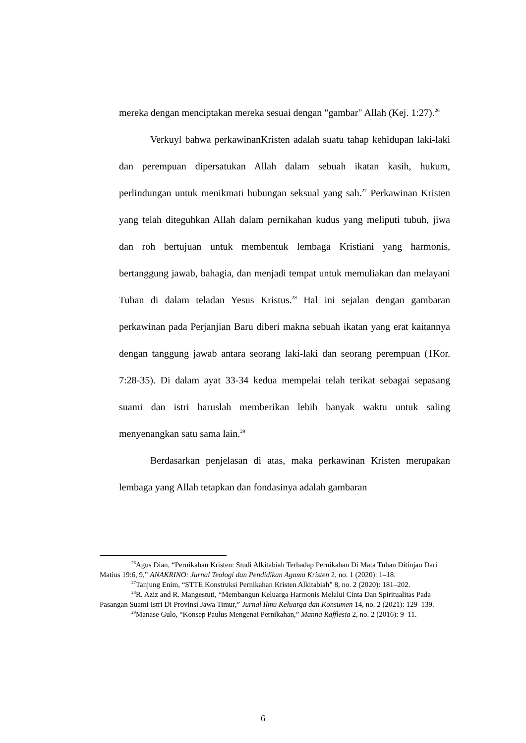mereka dengan menciptakan mereka sesuai dengan "gambar" Allah (Kej. 1:27).<sup>26</sup>
Verkuyl bahwa perkawinanKristen adalah suatu tahap kehidupan laki-laki dan perempuan dipersatukan Allah dalam sebuah ikatan kasih, hukum, perlindungan untuk menikmati hubungan seksual yang sah.<sup>27</sup> Perkawinan Kristen yang telah diteguhkan Allah dalam pernikahan kudus yang meliputi tubuh, jiwa dan roh bertujuan untuk membentuk lembaga Kristiani yang harmonis, bertanggung jawab, bahagia, dan menjadi tempat untuk memuliakan dan melayani Tuhan di dalam teladan Yesus Kristus.<sup>28</sup> Hal ini sejalan dengan gambaran perkawinan pada Perjanjian Baru diberi makna sebuah ikatan yang erat kaitannya dengan tanggung jawab antara seorang laki-laki dan seorang perempuan (1Kor. 7:28-35). Di dalam ayat 33-34 kedua mempelai telah terikat sebagai sepasang suami dan istri haruslah memberikan lebih banyak waktu untuk saling menyenangkan satu sama lain.<sup>29</sup>
Berdasarkan penjelasan di atas, maka perkawinan Kristen merupakan lembaga yang Allah tetapkan dan fondasinya adalah gambaran
<sup>26</sup> Agus Dian, “Pernikahan Kristen: Studi Alkitabiah Terhadap Pernikahan Di Mata Tuhan Ditinjau Dari Matius 19:6, 9,” ANAKRINO: Jurnal Teologi dan Pendidikan Agama Kristen 2, no. 1 (2020): 1–18.
<sup>27</sup> Tanjung Enim, “STTE Konstruksi Pernikahan Kristen Alkitabiah” 8, no. 2 (2020): 181–202.
<sup>28</sup> R. Aziz and R. Mangestuti, “Membangun Keluarga Harmonis Melalui Cinta Dan Spiritualitas Pada Pasangan Suami Istri Di Provinsi Jawa Timur,” Jurnal Ilmu Keluarga dan Konsumen 14, no. 2 (2021): 129–139.
<sup>29</sup> Manase Gulo, “Konsep Paulus Mengenai Pernikahan,” Manna Rafflesia 2, no. 2 (2016): 9–11.
6